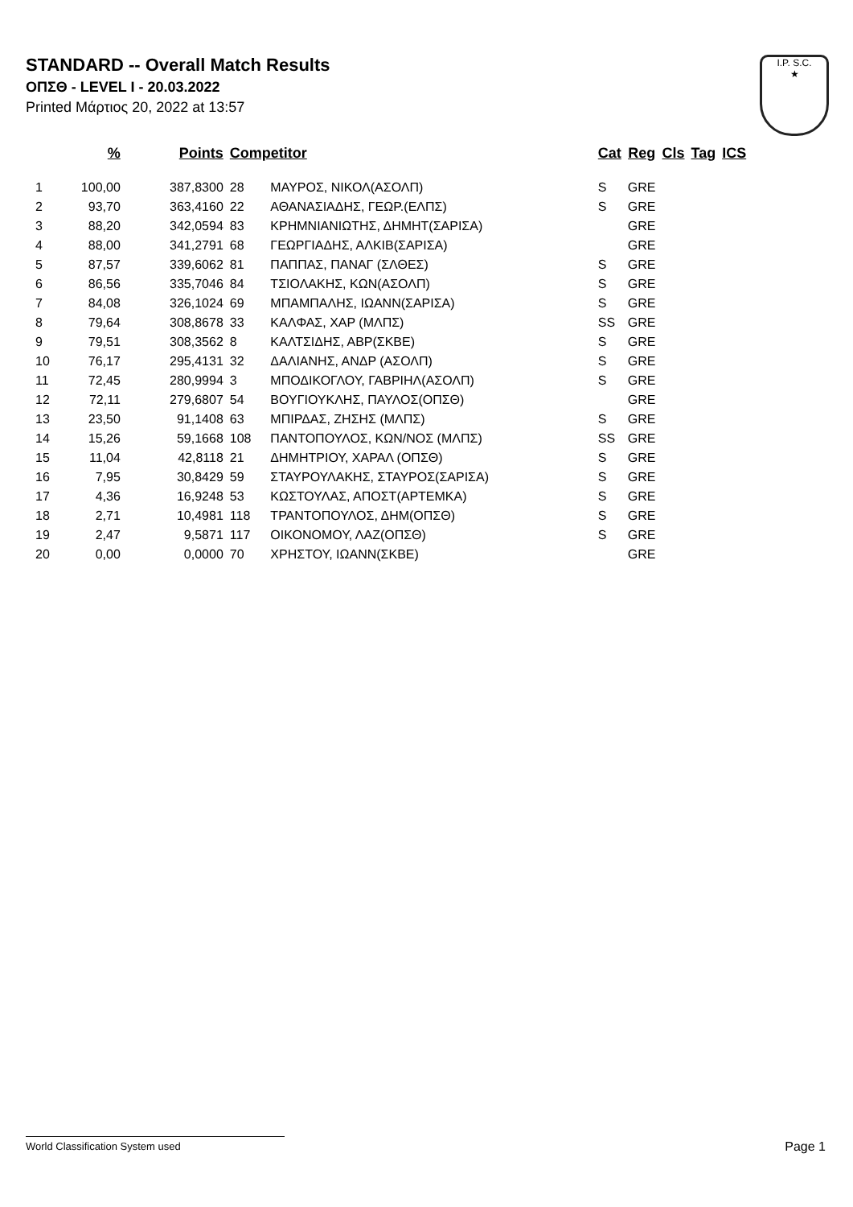STANDARD -- Overall Match Results
ΟΠΣΘ - LEVEL I - 20.03.2022
Printed Μάρτιος 20, 2022 at 13:57
I.P. S.C.
★
| | % | Points | Competitor | | Cat | Reg | Cls | Tag | ICS |
| --- | --- | --- | --- | --- | --- | --- | --- | --- | --- |
| 1 | 100,00 | 387,8300 | 28 | ΜΑΥΡΟΣ, ΝΙΚΟΛ(ΑΣΟΛΠ) | S | GRE | | | |
| 2 | 93,70 | 363,4160 | 22 | ΑΘΑΝΑΣΙΑΔΗΣ, ΓΕΩΡ.(ΕΛΠΣ) | S | GRE | | | |
| 3 | 88,20 | 342,0594 | 83 | ΚΡΗΜΝΙΑΝΙΩΤΗΣ, ΔΗΜΗΤ(ΣΑΡΙΣΑ) | | GRE | | | |
| 4 | 88,00 | 341,2791 | 68 | ΓΕΩΡΓΙΑΔΗΣ, ΑΛΚΙΒ(ΣΑΡΙΣΑ) | | GRE | | | |
| 5 | 87,57 | 339,6062 | 81 | ΠΑΠΠΑΣ, ΠΑΝΑΓ (ΣΛΘΕΣ) | S | GRE | | | |
| 6 | 86,56 | 335,7046 | 84 | ΤΣΙΟΛΑΚΗΣ, ΚΩΝ(ΑΣΟΛΠ) | S | GRE | | | |
| 7 | 84,08 | 326,1024 | 69 | ΜΠΑΜΠΑΛΗΣ, ΙΩΑΝΝ(ΣΑΡΙΣΑ) | S | GRE | | | |
| 8 | 79,64 | 308,8678 | 33 | ΚΑΛΦΑΣ, ΧΑΡ (ΜΛΠΣ) | SS | GRE | | | |
| 9 | 79,51 | 308,3562 | 8 | ΚΑΛΤΣΙΔΗΣ, ΑΒΡ(ΣΚΒΕ) | S | GRE | | | |
| 10 | 76,17 | 295,4131 | 32 | ΔΑΛΙΑΝΗΣ, ΑΝΔΡ (ΑΣΟΛΠ) | S | GRE | | | |
| 11 | 72,45 | 280,9994 | 3 | ΜΠΟΔΙΚΟΓΛΟΥ, ΓΑΒΡΙΗΛ(ΑΣΟΛΠ) | S | GRE | | | |
| 12 | 72,11 | 279,6807 | 54 | ΒΟΥΓΙΟΥΚΛΗΣ, ΠΑΥΛΟΣ(ΟΠΣΘ) | | GRE | | | |
| 13 | 23,50 | 91,1408 | 63 | ΜΠΙΡΔΑΣ, ΖΗΣΗΣ (ΜΛΠΣ) | S | GRE | | | |
| 14 | 15,26 | 59,1668 | 108 | ΠΑΝΤΟΠΟΥΛΟΣ, ΚΩΝ/ΝΟΣ (ΜΛΠΣ) | SS | GRE | | | |
| 15 | 11,04 | 42,8118 | 21 | ΔΗΜΗΤΡΙΟΥ, ΧΑΡΑΛ (ΟΠΣΘ) | S | GRE | | | |
| 16 | 7,95 | 30,8429 | 59 | ΣΤΑΥΡΟΥΛΑΚΗΣ, ΣΤΑΥΡΟΣ(ΣΑΡΙΣΑ) | S | GRE | | | |
| 17 | 4,36 | 16,9248 | 53 | ΚΩΣΤΟΥΛΑΣ, ΑΠΟΣΤ(ΑΡΤΕΜΚΑ) | S | GRE | | | |
| 18 | 2,71 | 10,4981 | 118 | ΤΡΑΝΤΟΠΟΥΛΟΣ, ΔΗΜ(ΟΠΣΘ) | S | GRE | | | |
| 19 | 2,47 | 9,5871 | 117 | ΟΙΚΟΝΟΜΟΥ, ΛΑΖ(ΟΠΣΘ) | S | GRE | | | |
| 20 | 0,00 | 0,0000 | 70 | ΧΡΗΣΤΟΥ, ΙΩΑΝΝ(ΣΚΒΕ) | | GRE | | | |
World Classification System used Page 1